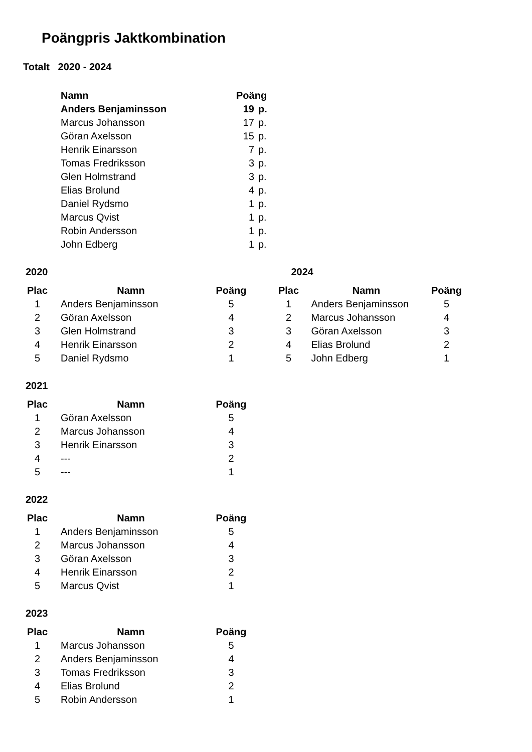Poängpris Jaktkombination
Totalt 2020 - 2024
| Namn | Poäng | |
| --- | --- | --- |
| Anders Benjaminsson | 19 | p. |
| Marcus Johansson | 17 | p. |
| Göran Axelsson | 15 | p. |
| Henrik Einarsson | 7 | p. |
| Tomas Fredriksson | 3 | p. |
| Glen Holmstrand | 3 | p. |
| Elias Brolund | 4 | p. |
| Daniel Rydsmo | 1 | p. |
| Marcus Qvist | 1 | p. |
| Robin Andersson | 1 | p. |
| John Edberg | 1 | p. |
2020
| Plac | Namn | Poäng |
| --- | --- | --- |
| 1 | Anders Benjaminsson | 5 |
| 2 | Göran Axelsson | 4 |
| 3 | Glen Holmstrand | 3 |
| 4 | Henrik Einarsson | 2 |
| 5 | Daniel Rydsmo | 1 |
2024
| Plac | Namn | Poäng |
| --- | --- | --- |
| 1 | Anders Benjaminsson | 5 |
| 2 | Marcus Johansson | 4 |
| 3 | Göran Axelsson | 3 |
| 4 | Elias Brolund | 2 |
| 5 | John Edberg | 1 |
2021
| Plac | Namn | Poäng |
| --- | --- | --- |
| 1 | Göran Axelsson | 5 |
| 2 | Marcus Johansson | 4 |
| 3 | Henrik Einarsson | 3 |
| 4 | --- | 2 |
| 5 | --- | 1 |
2022
| Plac | Namn | Poäng |
| --- | --- | --- |
| 1 | Anders Benjaminsson | 5 |
| 2 | Marcus Johansson | 4 |
| 3 | Göran Axelsson | 3 |
| 4 | Henrik Einarsson | 2 |
| 5 | Marcus Qvist | 1 |
2023
| Plac | Namn | Poäng |
| --- | --- | --- |
| 1 | Marcus Johansson | 5 |
| 2 | Anders Benjaminsson | 4 |
| 3 | Tomas Fredriksson | 3 |
| 4 | Elias Brolund | 2 |
| 5 | Robin Andersson | 1 |